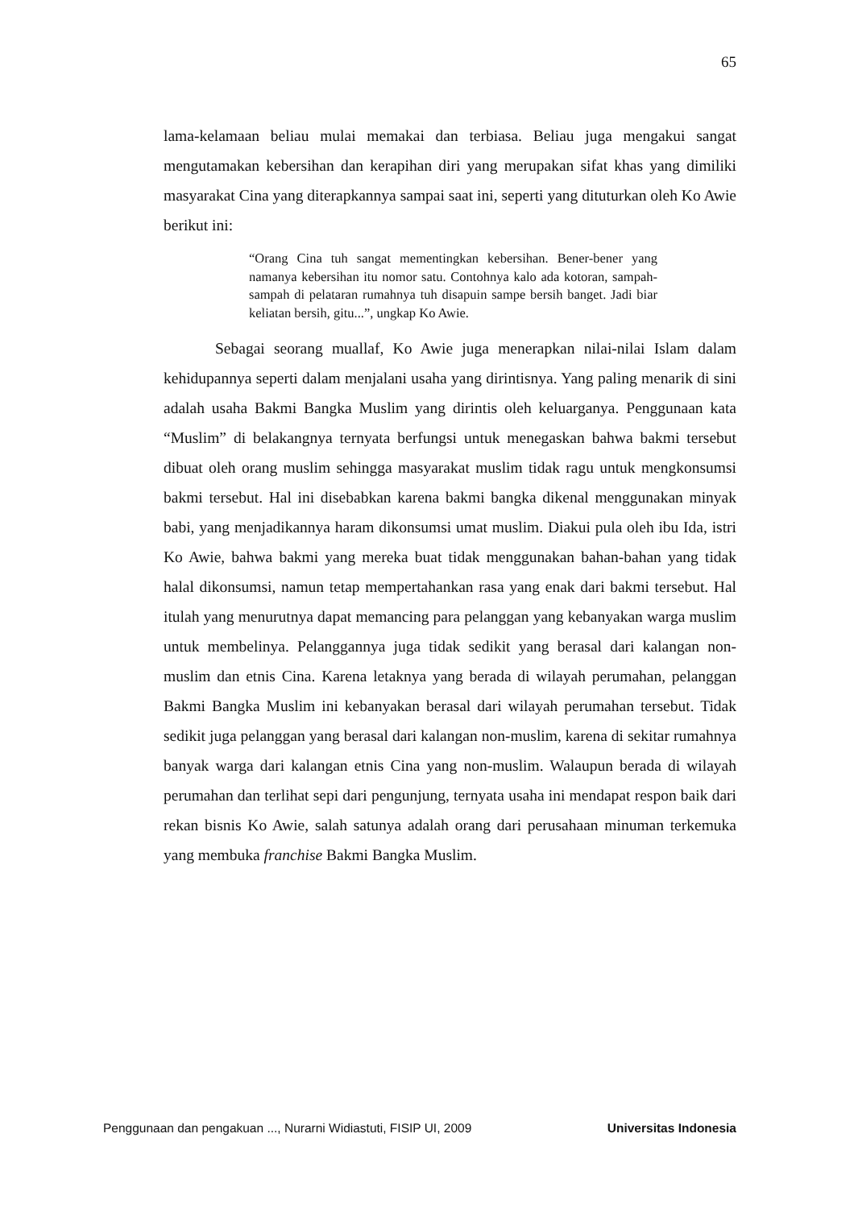65
lama-kelamaan beliau mulai memakai dan terbiasa. Beliau juga mengakui sangat mengutamakan kebersihan dan kerapihan diri yang merupakan sifat khas yang dimiliki masyarakat Cina yang diterapkannya sampai saat ini, seperti yang dituturkan oleh Ko Awie berikut ini:
“Orang Cina tuh sangat mementingkan kebersihan. Bener-bener yang namanya kebersihan itu nomor satu. Contohnya kalo ada kotoran, sampah-sampah di pelataran rumahnya tuh disapuin sampe bersih banget. Jadi biar keliatan bersih, gitu...”, ungkap Ko Awie.
Sebagai seorang muallaf, Ko Awie juga menerapkan nilai-nilai Islam dalam kehidupannya seperti dalam menjalani usaha yang dirintisnya. Yang paling menarik di sini adalah usaha Bakmi Bangka Muslim yang dirintis oleh keluarganya. Penggunaan kata “Muslim” di belakangnya ternyata berfungsi untuk menegaskan bahwa bakmi tersebut dibuat oleh orang muslim sehingga masyarakat muslim tidak ragu untuk mengkonsumsi bakmi tersebut. Hal ini disebabkan karena bakmi bangka dikenal menggunakan minyak babi, yang menjadikannya haram dikonsumsi umat muslim. Diakui pula oleh ibu Ida, istri Ko Awie, bahwa bakmi yang mereka buat tidak menggunakan bahan-bahan yang tidak halal dikonsumsi, namun tetap mempertahankan rasa yang enak dari bakmi tersebut. Hal itulah yang menurutnya dapat memancing para pelanggan yang kebanyakan warga muslim untuk membelinya. Pelanggannya juga tidak sedikit yang berasal dari kalangan non-muslim dan etnis Cina. Karena letaknya yang berada di wilayah perumahan, pelanggan Bakmi Bangka Muslim ini kebanyakan berasal dari wilayah perumahan tersebut. Tidak sedikit juga pelanggan yang berasal dari kalangan non-muslim, karena di sekitar rumahnya banyak warga dari kalangan etnis Cina yang non-muslim. Walaupun berada di wilayah perumahan dan terlihat sepi dari pengunjung, ternyata usaha ini mendapat respon baik dari rekan bisnis Ko Awie, salah satunya adalah orang dari perusahaan minuman terkemuka yang membuka franchise Bakmi Bangka Muslim.
Penggunaan dan pengakuan ..., Nurarni Widiastuti, FISIP UI, 2009 Universitas Indonesia